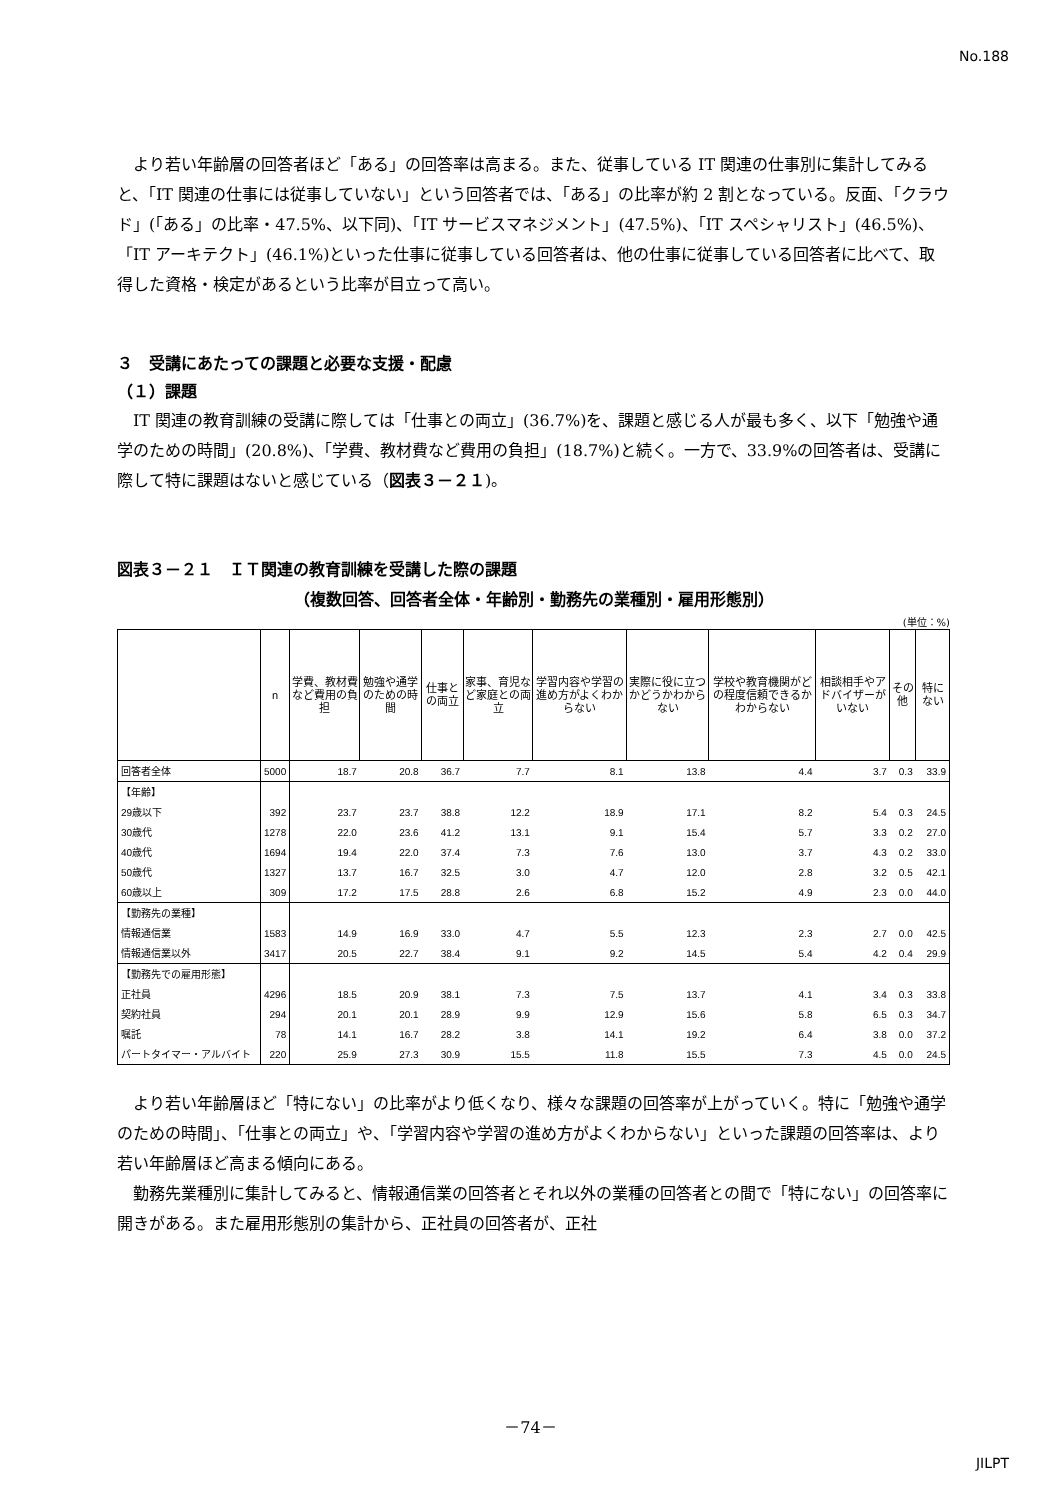No.188
より若い年齢層の回答者ほど「ある」の回答率は高まる。また、従事している IT 関連の仕事別に集計してみると、「IT 関連の仕事には従事していない」という回答者では、「ある」の比率が約 2 割となっている。反面、「クラウド」(「ある」の比率・47.5%、以下同)、「IT サービスマネジメント」(47.5%)、「IT スペシャリスト」(46.5%)、「IT アーキテクト」(46.1%)といった仕事に従事している回答者は、他の仕事に従事している回答者に比べて、取得した資格・検定があるという比率が目立って高い。
３　受講にあたっての課題と必要な支援・配慮
（１）課題
IT 関連の教育訓練の受講に際しては「仕事との両立」(36.7%)を、課題と感じる人が最も多く、以下「勉強や通学のための時間」(20.8%)、「学費、教材費など費用の負担」(18.7%)と続く。一方で、33.9%の回答者は、受講に際して特に課題はないと感じている（図表３－２１)。
図表３－２１　ＩＴ関連の教育訓練を受講した際の課題
（複数回答、回答者全体・年齢別・勤務先の業種別・雇用形態別）
(単位：%)
| | n | 学費、教材費など費用の負担 | 勉強や通学のための時間 | 仕事との両立 | 家事、育児など家庭との両立 | 学習内容や学習の進め方がよくわからない | 実際に役に立つかどうかわからない | 学校や教育機関がどの程度信頼できるかわからない | 相談相手やアドバイザーがいない | その他 | 特にない |
| --- | --- | --- | --- | --- | --- | --- | --- | --- | --- | --- | --- |
| 回答者全体 | 5000 | 18.7 | 20.8 | 36.7 | 7.7 | 8.1 | 13.8 | 4.4 | 3.7 | 0.3 | 33.9 |
| 【年齢】 | | | | | | | | | | | |
| 29歳以下 | 392 | 23.7 | 23.7 | 38.8 | 12.2 | 18.9 | 17.1 | 8.2 | 5.4 | 0.3 | 24.5 |
| 30歳代 | 1278 | 22.0 | 23.6 | 41.2 | 13.1 | 9.1 | 15.4 | 5.7 | 3.3 | 0.2 | 27.0 |
| 40歳代 | 1694 | 19.4 | 22.0 | 37.4 | 7.3 | 7.6 | 13.0 | 3.7 | 4.3 | 0.2 | 33.0 |
| 50歳代 | 1327 | 13.7 | 16.7 | 32.5 | 3.0 | 4.7 | 12.0 | 2.8 | 3.2 | 0.5 | 42.1 |
| 60歳以上 | 309 | 17.2 | 17.5 | 28.8 | 2.6 | 6.8 | 15.2 | 4.9 | 2.3 | 0.0 | 44.0 |
| 【勤務先の業種】 | | | | | | | | | | | |
| 情報通信業 | 1583 | 14.9 | 16.9 | 33.0 | 4.7 | 5.5 | 12.3 | 2.3 | 2.7 | 0.0 | 42.5 |
| 情報通信業以外 | 3417 | 20.5 | 22.7 | 38.4 | 9.1 | 9.2 | 14.5 | 5.4 | 4.2 | 0.4 | 29.9 |
| 【勤務先での雇用形態】 | | | | | | | | | | | |
| 正社員 | 4296 | 18.5 | 20.9 | 38.1 | 7.3 | 7.5 | 13.7 | 4.1 | 3.4 | 0.3 | 33.8 |
| 契約社員 | 294 | 20.1 | 20.1 | 28.9 | 9.9 | 12.9 | 15.6 | 5.8 | 6.5 | 0.3 | 34.7 |
| 嘱託 | 78 | 14.1 | 16.7 | 28.2 | 3.8 | 14.1 | 19.2 | 6.4 | 3.8 | 0.0 | 37.2 |
| パートタイマー・アルバイト | 220 | 25.9 | 27.3 | 30.9 | 15.5 | 11.8 | 15.5 | 7.3 | 4.5 | 0.0 | 24.5 |
より若い年齢層ほど「特にない」の比率がより低くなり、様々な課題の回答率が上がっていく。特に「勉強や通学のための時間」、「仕事との両立」や、「学習内容や学習の進め方がよくわからない」といった課題の回答率は、より若い年齢層ほど高まる傾向にある。
勤務先業種別に集計してみると、情報通信業の回答者とそれ以外の業種の回答者との間で「特にない」の回答率に開きがある。また雇用形態別の集計から、正社員の回答者が、正社
－74－
JILPT